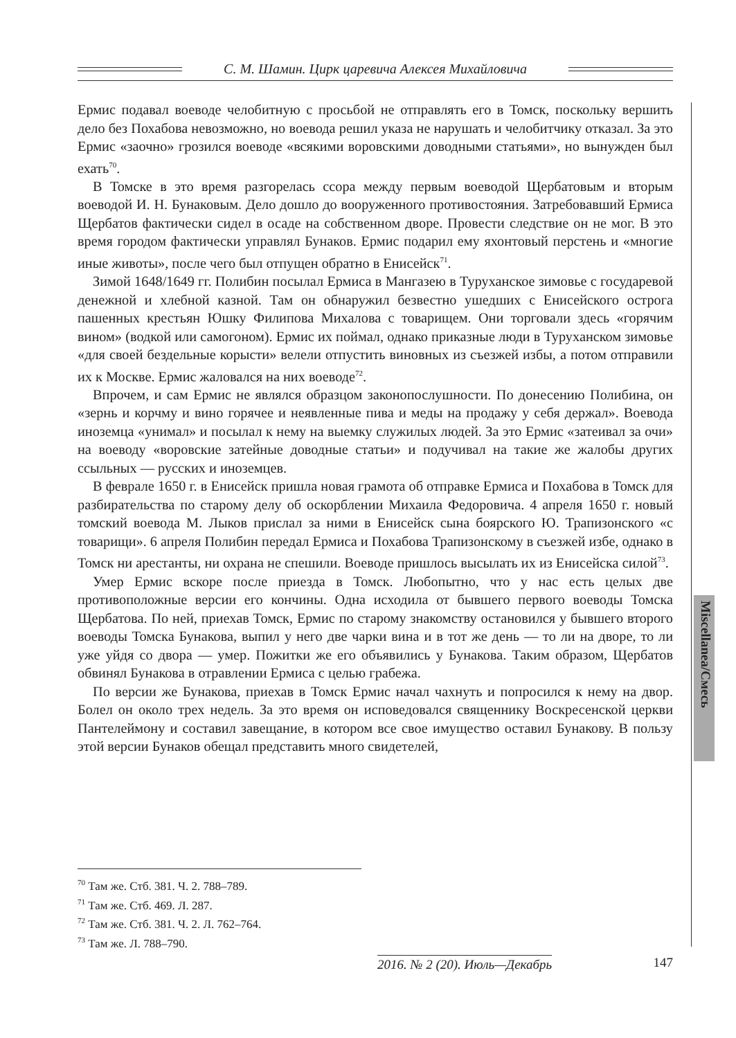С. М. Шамин. Цирк царевича Алексея Михайловича
Miscellanea/Смесь
Ермис подавал воеводе челобитную с просьбой не отправлять его в Томск, поскольку вершить дело без Похабова невозможно, но воевода решил указа не нарушать и челобитчику отказал. За это Ермис «заочно» грозился воеводе «всякими воровскими доводными статьями», но вынужден был ехать<sup>70</sup>.
В Томске в это время разгорелась ссора между первым воеводой Щербатовым и вторым воеводой И. Н. Бунаковым. Дело дошло до вооруженного противостояния. Затребовавший Ермиса Щербатов фактически сидел в осаде на собственном дворе. Провести следствие он не мог. В это время городом фактически управлял Бунаков. Ермис подарил ему яхонтовый перстень и «многие иные животы», после чего был отпущен обратно в Енисейск<sup>71</sup>.
Зимой 1648/1649 гг. Полибин посылал Ермиса в Мангазею в Туруханское зимовье с государевой денежной и хлебной казной. Там он обнаружил безвестно ушедших с Енисейского острога пашенных крестьян Юшку Филипова Михалова с товарищем. Они торговали здесь «горячим вином» (водкой или самогоном). Ермис их поймал, однако приказные люди в Туруханском зимовье «для своей бездельные корысти» велели отпустить виновных из съезжей избы, а потом отправили их к Москве. Ермис жаловался на них воеводе<sup>72</sup>.
Впрочем, и сам Ермис не являлся образцом законопослушности. По донесению Полибина, он «зернь и корчму и вино горячее и неявленные пива и меды на продажу у себя держал». Воевода иноземца «унимал» и посылал к нему на выемку служилых людей. За это Ермис «затеивал за очи» на воеводу «воровские затейные доводные статьи» и подучивал на такие же жалобы других ссыльных — русских и иноземцев.
В феврале 1650 г. в Енисейск пришла новая грамота об отправке Ермиса и Похабова в Томск для разбирательства по старому делу об оскорблении Михаила Федоровича. 4 апреля 1650 г. новый томский воевода М. Лыков прислал за ними в Енисейск сына боярского Ю. Трапизонского «с товарищи». 6 апреля Полибин передал Ермиса и Похабова Трапизонскому в съезжей избе, однако в Томск ни арестанты, ни охрана не спешили. Воеводе пришлось высылать их из Енисейска силой<sup>73</sup>.
Умер Ермис вскоре после приезда в Томск. Любопытно, что у нас есть целых две противоположные версии его кончины. Одна исходила от бывшего первого воеводы Томска Щербатова. По ней, приехав Томск, Ермис по старому знакомству остановился у бывшего второго воеводы Томска Бунакова, выпил у него две чарки вина и в тот же день — то ли на дворе, то ли уже уйдя со двора — умер. Пожитки же его объявились у Бунакова. Таким образом, Щербатов обвинял Бунакова в отравлении Ермиса с целью грабежа.
По версии же Бунакова, приехав в Томск Ермис начал чахнуть и попросился к нему на двор. Болел он около трех недель. За это время он исповедовался священнику Воскресенской церкви Пантелеймону и составил завещание, в котором все свое имущество оставил Бунакову. В пользу этой версии Бунаков обещал представить много свидетелей,
<sup>70</sup> Там же. Стб. 381. Ч. 2. 788–789.
<sup>71</sup> Там же. Стб. 469. Л. 287.
<sup>72</sup> Там же. Стб. 381. Ч. 2. Л. 762–764.
<sup>73</sup> Там же. Л. 788–790.
2016. № 2 (20). Июль—Декабрь 147